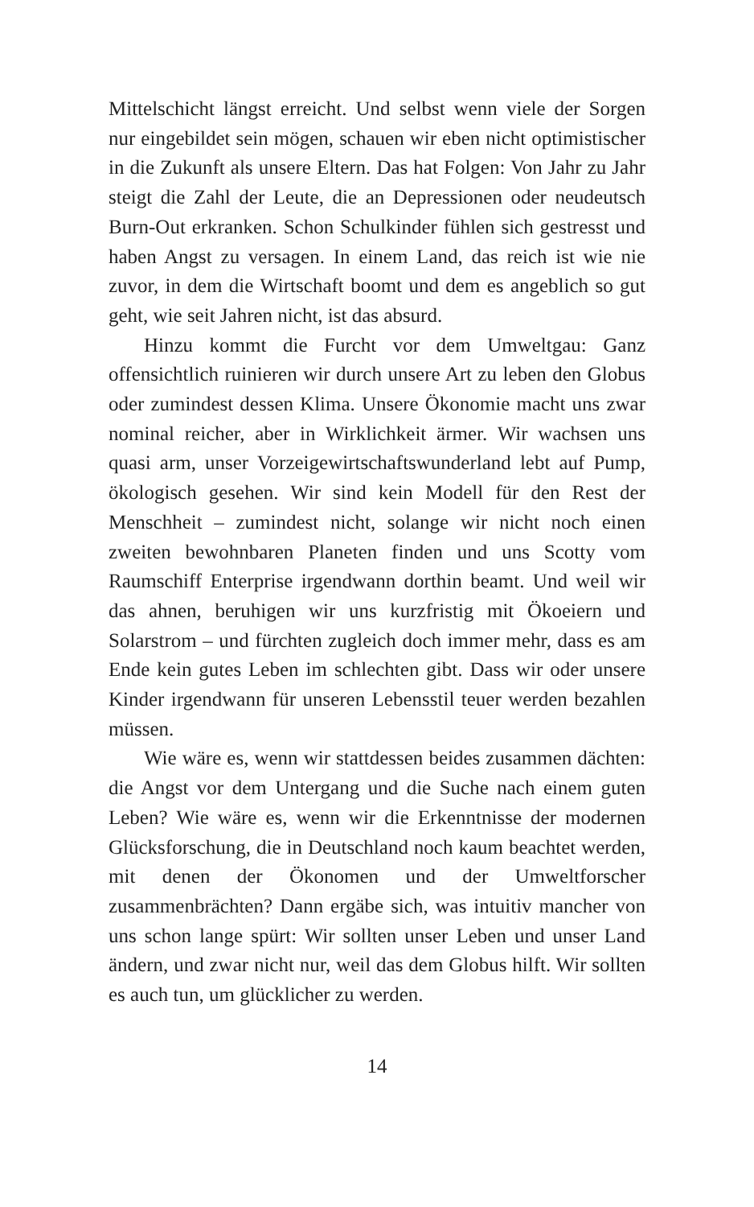Mittelschicht längst erreicht. Und selbst wenn viele der Sorgen nur eingebildet sein mögen, schauen wir eben nicht optimistischer in die Zukunft als unsere Eltern. Das hat Folgen: Von Jahr zu Jahr steigt die Zahl der Leute, die an Depressionen oder neudeutsch Burn-Out erkranken. Schon Schulkinder fühlen sich gestresst und haben Angst zu versagen. In einem Land, das reich ist wie nie zuvor, in dem die Wirtschaft boomt und dem es angeblich so gut geht, wie seit Jahren nicht, ist das absurd.
Hinzu kommt die Furcht vor dem Umweltgau: Ganz offensichtlich ruinieren wir durch unsere Art zu leben den Globus oder zumindest dessen Klima. Unsere Ökonomie macht uns zwar nominal reicher, aber in Wirklichkeit ärmer. Wir wachsen uns quasi arm, unser Vorzeigewirtschaftswunderland lebt auf Pump, ökologisch gesehen. Wir sind kein Modell für den Rest der Menschheit – zumindest nicht, solange wir nicht noch einen zweiten bewohnbaren Planeten finden und uns Scotty vom Raumschiff Enterprise irgendwann dorthin beamt. Und weil wir das ahnen, beruhigen wir uns kurzfristig mit Ökoeiern und Solarstrom – und fürchten zugleich doch immer mehr, dass es am Ende kein gutes Leben im schlechten gibt. Dass wir oder unsere Kinder irgendwann für unseren Lebensstil teuer werden bezahlen müssen.
Wie wäre es, wenn wir stattdessen beides zusammen dächten: die Angst vor dem Untergang und die Suche nach einem guten Leben? Wie wäre es, wenn wir die Erkenntnisse der modernen Glücksforschung, die in Deutschland noch kaum beachtet werden, mit denen der Ökonomen und der Umweltforscher zusammenbrächten? Dann ergäbe sich, was intuitiv mancher von uns schon lange spürt: Wir sollten unser Leben und unser Land ändern, und zwar nicht nur, weil das dem Globus hilft. Wir sollten es auch tun, um glücklicher zu werden.
14